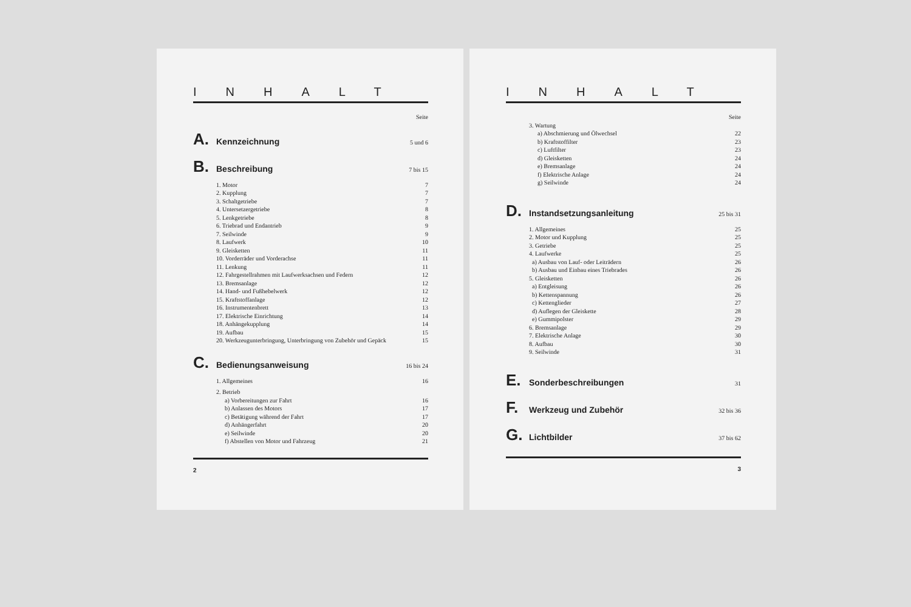INHALT
Seite
A. Kennzeichnung 5 und 6
B. Beschreibung 7 bis 15
1. Motor 7
2. Kupplung 7
3. Schaltgetriebe 7
4. Untersetzergetriebe 8
5. Lenkgetriebe 8
6. Triebrad und Endantrieb 9
7. Seilwinde 9
8. Laufwerk 10
9. Gleisketten 11
10. Vorderräder und Vorderachse 11
11. Lenkung 11
12. Fahrgestellrahmen mit Laufwerksachsen und Federn 12
13. Bremsanlage 12
14. Hand- und Fußhebelwerk 12
15. Kraftstoffanlage 12
16. Instrumentenbrett 13
17. Elektrische Einrichtung 14
18. Anhängekupplung 14
19. Aufbau 15
20. Werkzeugunterbringung, Unterbringung von Zubehör und Gepäck 15
C. Bedienungsanweisung 16 bis 24
1. Allgemeines 16
2. Betrieb
a) Vorbereitungen zur Fahrt 16
b) Anlassen des Motors 17
c) Betätigung während der Fahrt 17
d) Anhängerfahrt 20
e) Seilwinde 20
f) Abstellen von Motor und Fahrzeug 21
2
INHALT
Seite
3. Wartung
a) Abschmierung und Ölwechsel 22
b) Kraftstoffilter 23
c) Luftfilter 23
d) Gleisketten 24
e) Bremsanlage 24
f) Elektrische Anlage 24
g) Seilwinde 24
D. Instandsetzungsanleitung 25 bis 31
1. Allgemeines 25
2. Motor und Kupplung 25
3. Getriebe 25
4. Laufwerke 25
a) Ausbau von Lauf- oder Leiträdern 26
b) Ausbau und Einbau eines Triebrades 26
5. Gleisketten 26
a) Entgleisung 26
b) Kettenspannung 26
c) Kettenglieder 27
d) Auflegen der Gleiskette 28
e) Gummipolster 29
6. Bremsanlage 29
7. Elektrische Anlage 30
8. Aufbau 30
9. Seilwinde 31
E. Sonderbeschreibungen 31
F. Werkzeug und Zubehör 32 bis 36
G. Lichtbilder 37 bis 62
3